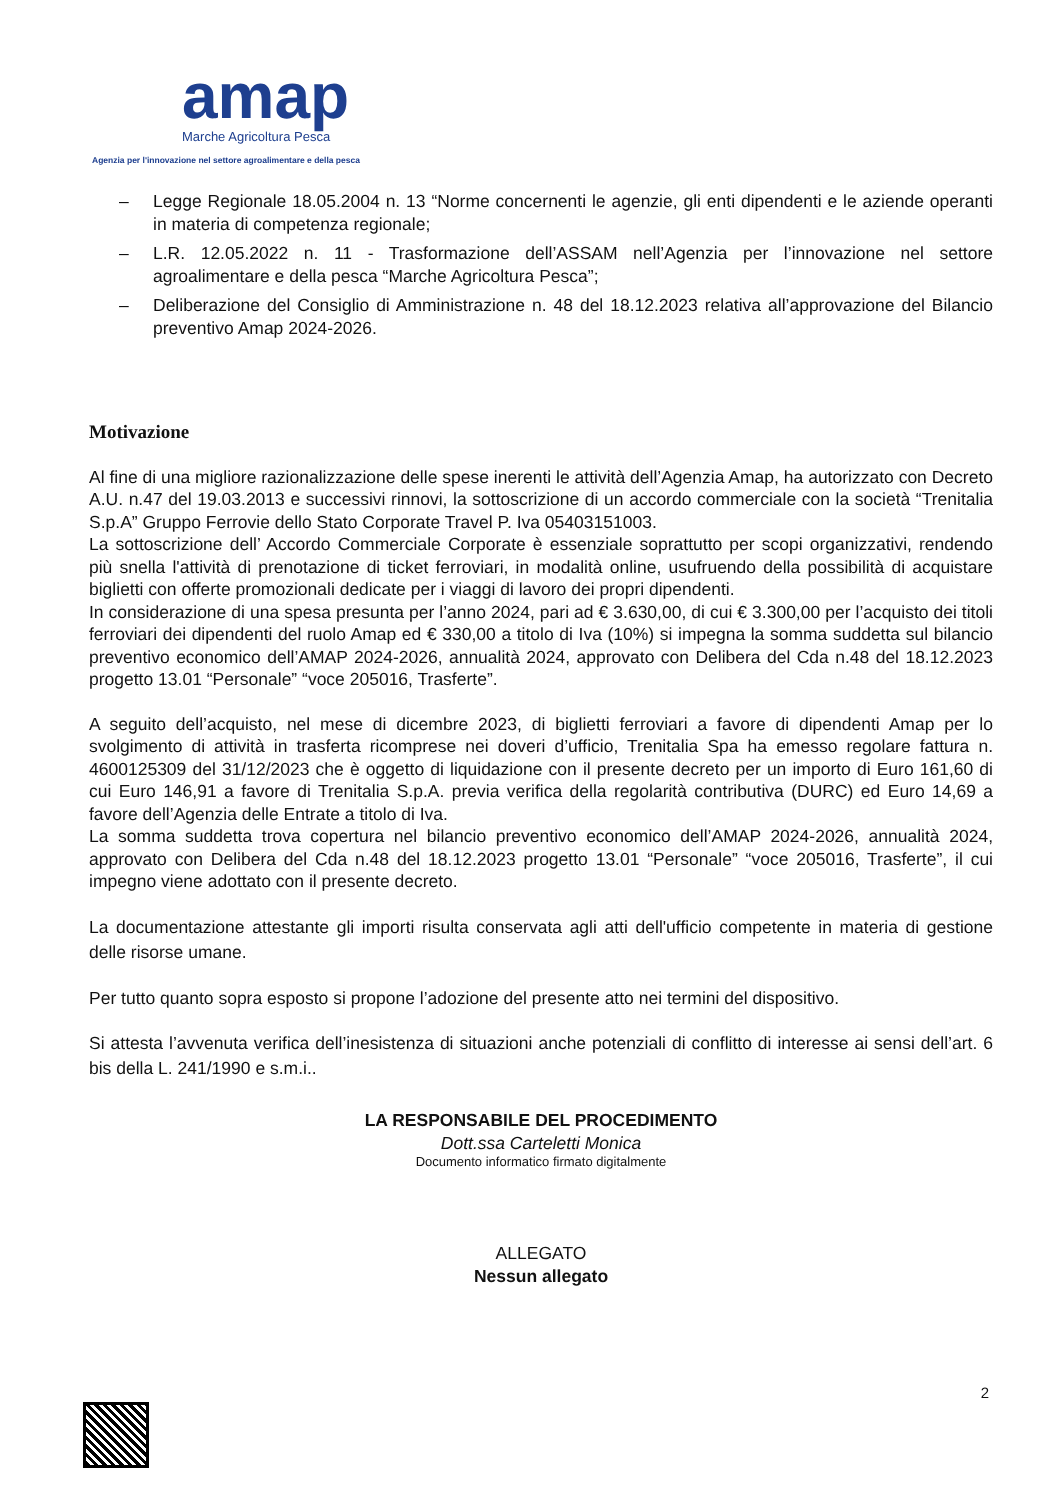amap
Marche Agricoltura Pesca
Agenzia per l'innovazione nel settore agroalimentare e della pesca
– Legge Regionale 18.05.2004 n. 13 “Norme concernenti le agenzie, gli enti dipendenti e le aziende operanti in materia di competenza regionale;
– L.R. 12.05.2022 n. 11 - Trasformazione dell’ASSAM nell’Agenzia per l’innovazione nel settore agroalimentare e della pesca “Marche Agricoltura Pesca”;
– Deliberazione del Consiglio di Amministrazione n. 48 del 18.12.2023 relativa all’approvazione del Bilancio preventivo Amap 2024-2026.
Motivazione
Al fine di una migliore razionalizzazione delle spese inerenti le attività dell’Agenzia Amap, ha autorizzato con Decreto A.U. n.47 del 19.03.2013 e successivi rinnovi, la sottoscrizione di un accordo commerciale con la società “Trenitalia S.p.A” Gruppo Ferrovie dello Stato Corporate Travel P. Iva 05403151003.
La sottoscrizione dell’ Accordo Commerciale Corporate è essenziale soprattutto per scopi organizzativi, rendendo più snella l'attività di prenotazione di ticket ferroviari, in modalità online, usufruendo della possibilità di acquistare biglietti con offerte promozionali dedicate per i viaggi di lavoro dei propri dipendenti.
In considerazione di una spesa presunta per l’anno 2024, pari ad € 3.630,00, di cui € 3.300,00 per l’acquisto dei titoli ferroviari dei dipendenti del ruolo Amap ed € 330,00 a titolo di Iva (10%) si impegna la somma suddetta sul bilancio preventivo economico dell’AMAP 2024-2026, annualità 2024, approvato con Delibera del Cda n.48 del 18.12.2023 progetto 13.01 “Personale” “voce 205016, Trasferte”.
A seguito dell’acquisto, nel mese di dicembre 2023, di biglietti ferroviari a favore di dipendenti Amap per lo svolgimento di attività in trasferta ricomprese nei doveri d’ufficio, Trenitalia Spa ha emesso regolare fattura n. 4600125309 del 31/12/2023 che è oggetto di liquidazione con il presente decreto per un importo di Euro 161,60 di cui Euro 146,91 a favore di Trenitalia S.p.A. previa verifica della regolarità contributiva (DURC) ed Euro 14,69 a favore dell’Agenzia delle Entrate a titolo di Iva.
La somma suddetta trova copertura nel bilancio preventivo economico dell’AMAP 2024-2026, annualità 2024, approvato con Delibera del Cda n.48 del 18.12.2023 progetto 13.01 “Personale” “voce 205016, Trasferte”, il cui impegno viene adottato con il presente decreto.
La documentazione attestante gli importi risulta conservata agli atti dell'ufficio competente in materia di gestione delle risorse umane.
Per tutto quanto sopra esposto si propone l’adozione del presente atto nei termini del dispositivo.
Si attesta l’avvenuta verifica dell’inesistenza di situazioni anche potenziali di conflitto di interesse ai sensi dell’art. 6 bis della L. 241/1990 e s.m.i..
LA RESPONSABILE DEL PROCEDIMENTO
Dott.ssa Carteletti Monica
Documento informatico firmato digitalmente
ALLEGATO
Nessun allegato
2